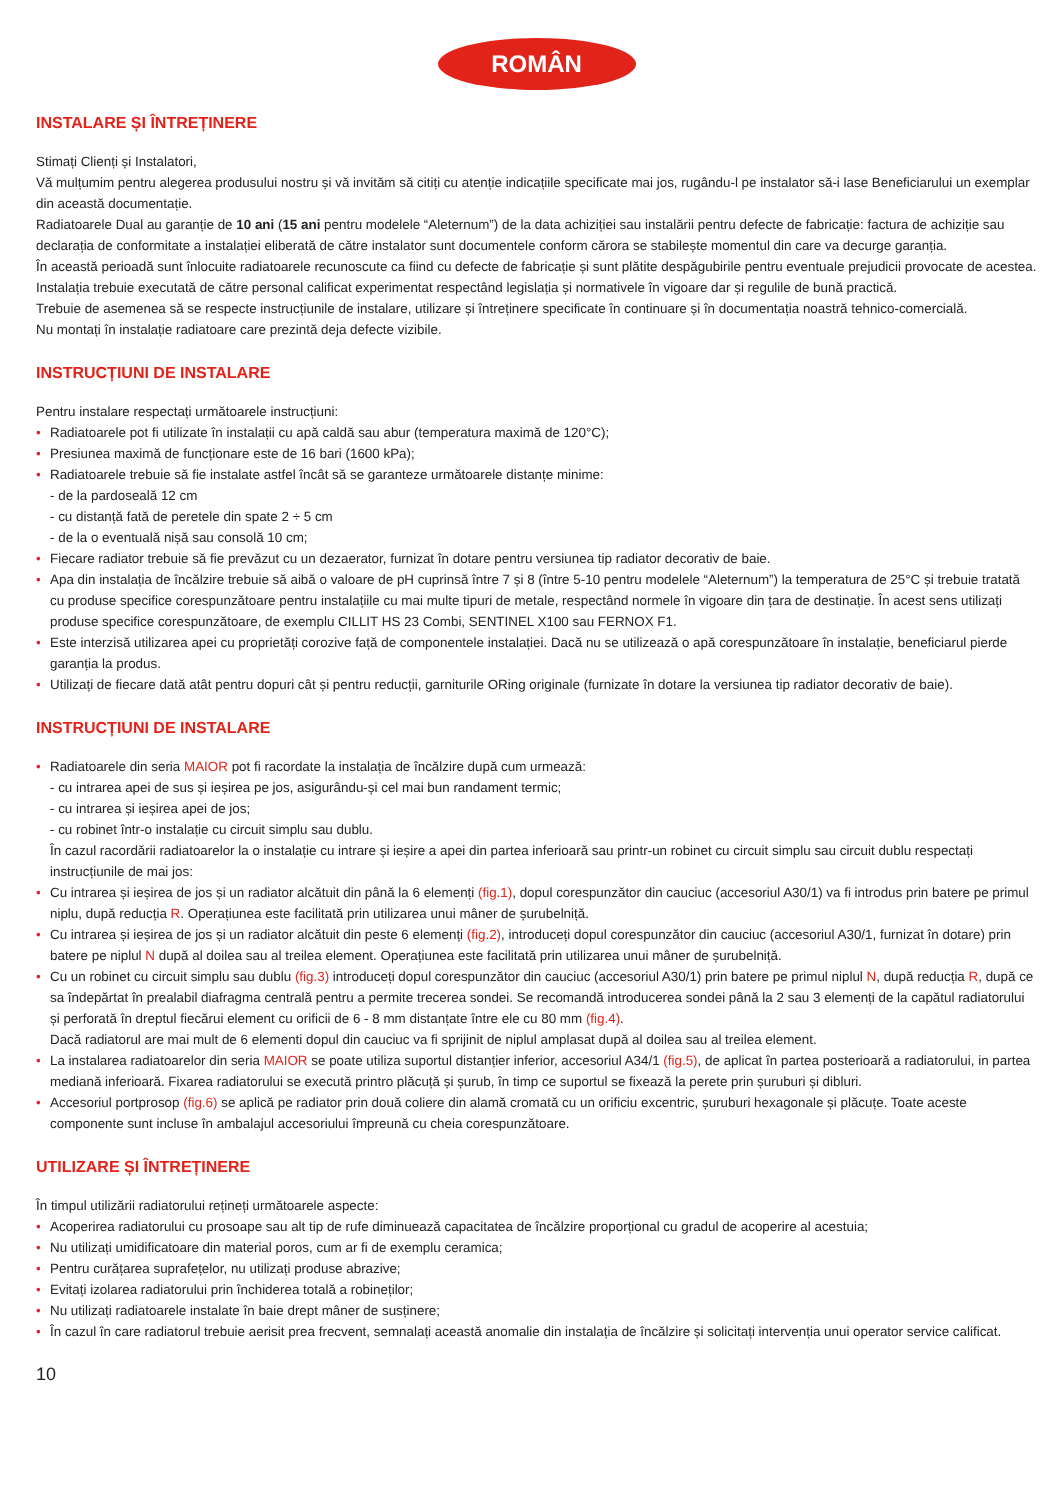ROMÂN
INSTALARE ȘI ÎNTREȚINERE
Stimați Clienți și Instalatori,
Vă mulțumim pentru alegerea produsului nostru și vă invităm să citiți cu atenție indicațiile specificate mai jos, rugându-l pe instalator să-i lase Beneficiarului un exemplar din această documentație.
Radiatoarele Dual au garanție de 10 ani (15 ani pentru modelele “Aleternum”) de la data achiziției sau instalării pentru defecte de fabricație: factura de achiziție sau declarația de conformitate a instalației eliberată de către instalator sunt documentele conform cărora se stabilește momentul din care va decurge garanția.
În această perioadă sunt înlocuite radiatoarele recunoscute ca fiind cu defecte de fabricație și sunt plătite despăgubirile pentru eventuale prejudicii provocate de acestea.
Instalația trebuie executată de către personal calificat experimentat respectând legislația și normativele în vigoare dar și regulile de bună practică.
Trebuie de asemenea să se respecte instrucțiunile de instalare, utilizare și întreținere specificate în continuare și în documentația noastră tehnico-comercială.
Nu montați în instalație radiatoare care prezintă deja defecte vizibile.
INSTRUCȚIUNI DE INSTALARE
Pentru instalare respectați următoarele instrucțiuni:
• Radiatoarele pot fi utilizate în instalații cu apă caldă sau abur (temperatura maximă de 120°C);
• Presiunea maximă de funcționare este de 16 bari (1600 kPa);
• Radiatoarele trebuie să fie instalate astfel încât să se garanteze următoarele distanțe minime:
- de la pardoseală 12 cm
- cu distanță fată de peretele din spate 2 ÷ 5 cm
- de la o eventuală nișă sau consolă 10 cm;
• Fiecare radiator trebuie să fie prevăzut cu un dezaerator, furnizat în dotare pentru versiunea tip radiator decorativ de baie.
• Apa din instalația de încălzire trebuie să aibă o valoare de pH cuprinsă între 7 și 8 (între 5-10 pentru modelele “Aleternum”) la temperatura de 25°C și trebuie tratată cu produse specifice corespunzătoare pentru instalațiile cu mai multe tipuri de metale, respectând normele în vigoare din țara de destinație. În acest sens utilizați produse specifice corespunzătoare, de exemplu CILLIT HS 23 Combi, SENTINEL X100 sau FERNOX F1.
• Este interzisă utilizarea apei cu proprietăți corozive față de componentele instalației. Dacă nu se utilizează o apă corespunzătoare în instalație, beneficiarul pierde garanția la produs.
• Utilizați de fiecare dată atât pentru dopuri cât și pentru reducții, garniturile ORing originale (furnizate în dotare la versiunea tip radiator decorativ de baie).
INSTRUCȚIUNI DE INSTALARE
• Radiatoarele din seria MAIOR pot fi racordate la instalația de încălzire după cum urmează:
- cu intrarea apei de sus și ieșirea pe jos, asigurându-și cel mai bun randament termic;
- cu intrarea și ieșirea apei de jos;
- cu robinet într-o instalație cu circuit simplu sau dublu.
În cazul racordării radiatoarelor la o instalație cu intrare și ieșire a apei din partea inferioară sau printr-un robinet cu circuit simplu sau circuit dublu respectați instrucțiunile de mai jos:
• Cu intrarea și ieșirea de jos și un radiator alcătuit din până la 6 elemenți (fig.1), dopul corespunzător din cauciuc (accesoriul A30/1) va fi introdus prin batere pe primul niplu, după reducția R. Operațiunea este facilitată prin utilizarea unui mâner de șurubelniță.
• Cu intrarea și ieșirea de jos și un radiator alcătuit din peste 6 elemenți (fig.2), introduceți dopul corespunzător din cauciuc (accesoriul A30/1, furnizat în dotare) prin batere pe niplul N după al doilea sau al treilea element. Operațiunea este facilitată prin utilizarea unui mâner de șurubelniță.
• Cu un robinet cu circuit simplu sau dublu (fig.3) introduceți dopul corespunzător din cauciuc (accesoriul A30/1) prin batere pe primul niplul N, după reducția R, după ce sa îndepărtat în prealabil diafragma centrală pentru a permite trecerea sondei. Se recomandă introducerea sondei până la 2 sau 3 elemenți de la capătul radiatorului și perforată în dreptul fiecărui element cu orificii de 6 - 8 mm distanțate între ele cu 80 mm (fig.4).
Dacă radiatorul are mai mult de 6 elementi dopul din cauciuc va fi sprijinit de niplul amplasat după al doilea sau al treilea element.
• La instalarea radiatoarelor din seria MAIOR se poate utiliza suportul distanțier inferior, accesoriul A34/1 (fig.5), de aplicat în partea posterioară a radiatorului, in partea mediană inferioară. Fixarea radiatorului se execută printro plăcuță și șurub, în timp ce suportul se fixează la perete prin șuruburi și dibluri.
• Accesoriul portprosop (fig.6) se aplică pe radiator prin două coliere din alamă cromată cu un orificiu excentric, șuruburi hexagonale și plăcuțe. Toate aceste componente sunt incluse în ambalajul accesoriului împreună cu cheia corespunzătoare.
UTILIZARE ȘI ÎNTREȚINERE
În timpul utilizării radiatorului rețineți următoarele aspecte:
• Acoperirea radiatorului cu prosoape sau alt tip de rufe diminuează capacitatea de încălzire proporțional cu gradul de acoperire al acestuia;
• Nu utilizați umidificatoare din material poros, cum ar fi de exemplu ceramica;
• Pentru curățarea suprafețelor, nu utilizați produse abrazive;
• Evitați izolarea radiatorului prin închiderea totală a robineților;
• Nu utilizați radiatoarele instalate în baie drept mâner de susținere;
• În cazul în care radiatorul trebuie aerisit prea frecvent, semnalați această anomalie din instalația de încălzire și solicitați intervenția unui operator service calificat.
10